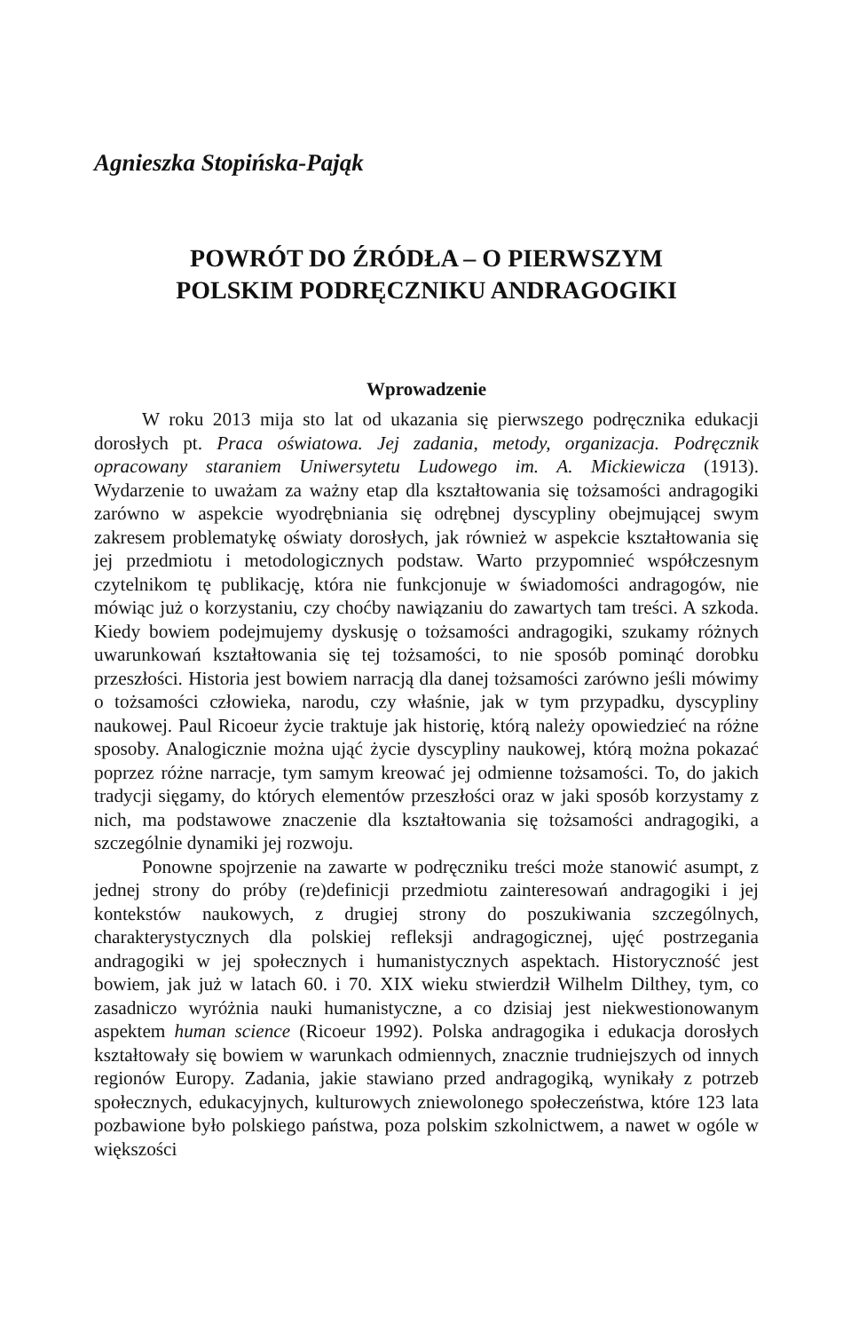Agnieszka Stopińska-Pająk
POWRÓT DO ŹRÓDŁA – O PIERWSZYM
POLSKIM PODRĘCZNIKU ANDRAGOGIKI
Wprowadzenie
W roku 2013 mija sto lat od ukazania się pierwszego podręcznika edukacji dorosłych pt. Praca oświatowa. Jej zadania, metody, organizacja. Podręcznik opracowany staraniem Uniwersytetu Ludowego im. A. Mickiewicza (1913). Wydarzenie to uważam za ważny etap dla kształtowania się tożsamości andragogiki zarówno w aspekcie wyodrębniania się odrębnej dyscypliny obejmującej swym zakresem problematykę oświaty dorosłych, jak również w aspekcie kształtowania się jej przedmiotu i metodologicznych podstaw. Warto przypomnieć współczesnym czytelnikom tę publikację, która nie funkcjonuje w świadomości andragogów, nie mówiąc już o korzystaniu, czy choćby nawiązaniu do zawartych tam treści. A szkoda. Kiedy bowiem podejmujemy dyskusję o tożsamości andragogiki, szukamy różnych uwarunkowań kształtowania się tej tożsamości, to nie sposób pominąć dorobku przeszłości. Historia jest bowiem narracją dla danej tożsamości zarówno jeśli mówimy o tożsamości człowieka, narodu, czy właśnie, jak w tym przypadku, dyscypliny naukowej. Paul Ricoeur życie traktuje jak historię, którą należy opowiedzieć na różne sposoby. Analogicznie można ująć życie dyscypliny naukowej, którą można pokazać poprzez różne narracje, tym samym kreować jej odmienne tożsamości. To, do jakich tradycji sięgamy, do których elementów przeszłości oraz w jaki sposób korzystamy z nich, ma podstawowe znaczenie dla kształtowania się tożsamości andragogiki, a szczególnie dynamiki jej rozwoju.
Ponowne spojrzenie na zawarte w podręczniku treści może stanowić asumpt, z jednej strony do próby (re)definicji przedmiotu zainteresowań andragogiki i jej kontekstów naukowych, z drugiej strony do poszukiwania szczególnych, charakterystycznych dla polskiej refleksji andragogicznej, ujęć postrzegania andragogiki w jej społecznych i humanistycznych aspektach. Historyczność jest bowiem, jak już w latach 60. i 70. XIX wieku stwierdził Wilhelm Dilthey, tym, co zasadniczo wyróżnia nauki humanistyczne, a co dzisiaj jest niekwestionowanym aspektem human science (Ricoeur 1992). Polska andragogika i edukacja dorosłych kształtowały się bowiem w warunkach odmiennych, znacznie trudniejszych od innych regionów Europy. Zadania, jakie stawiano przed andragogiką, wynikały z potrzeb społecznych, edukacyjnych, kulturowych zniewolonego społeczeństwa, które 123 lata pozbawione było polskiego państwa, poza polskim szkolnictwem, a nawet w ogóle w większości